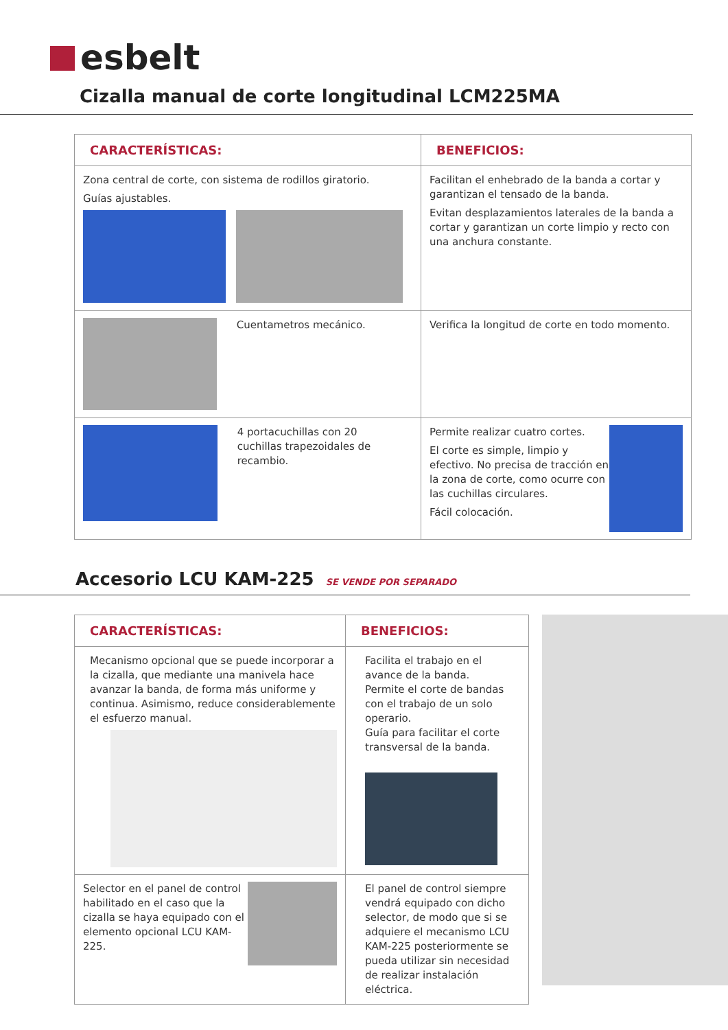esbelt
Cizalla manual de corte longitudinal LCM225MA
| CARACTERÍSTICAS: | BENEFICIOS: |
| --- | --- |
| Zona central de corte, con sistema de rodillos giratorio. Guías ajustables. | Facilitan el enhebrado de la banda a cortar y garantizan el tensado de la banda. Evitan desplazamientos laterales de la banda a cortar y garantizan un corte limpio y recto con una anchura constante. |
| Cuentametros mecánico. | Verifica la longitud de corte en todo momento. |
| 4 portacuchillas con 20 cuchillas trapezoidales de recambio. | Permite realizar cuatro cortes. El corte es simple, limpio y efectivo. No precisa de tracción en la zona de corte, como ocurre con las cuchillas circulares. Fácil colocación. |
Accesorio LCU KAM-225 SE VENDE POR SEPARADO
| CARACTERÍSTICAS: | BENEFICIOS: |
| --- | --- |
| Mecanismo opcional que se puede incorporar a la cizalla, que mediante una manivela hace avanzar la banda, de forma más uniforme y continua. Asimismo, reduce considerablemente el esfuerzo manual. | Facilita el trabajo en el avance de la banda. Permite el corte de bandas con el trabajo de un solo operario. Guía para facilitar el corte transversal de la banda. |
| Selector en el panel de control habilitado en el caso que la cizalla se haya equipado con el elemento opcional LCU KAM-225. | El panel de control siempre vendrá equipado con dicho selector, de modo que si se adquiere el mecanismo LCU KAM-225 posteriormente se pueda utilizar sin necesidad de realizar instalación eléctrica. |